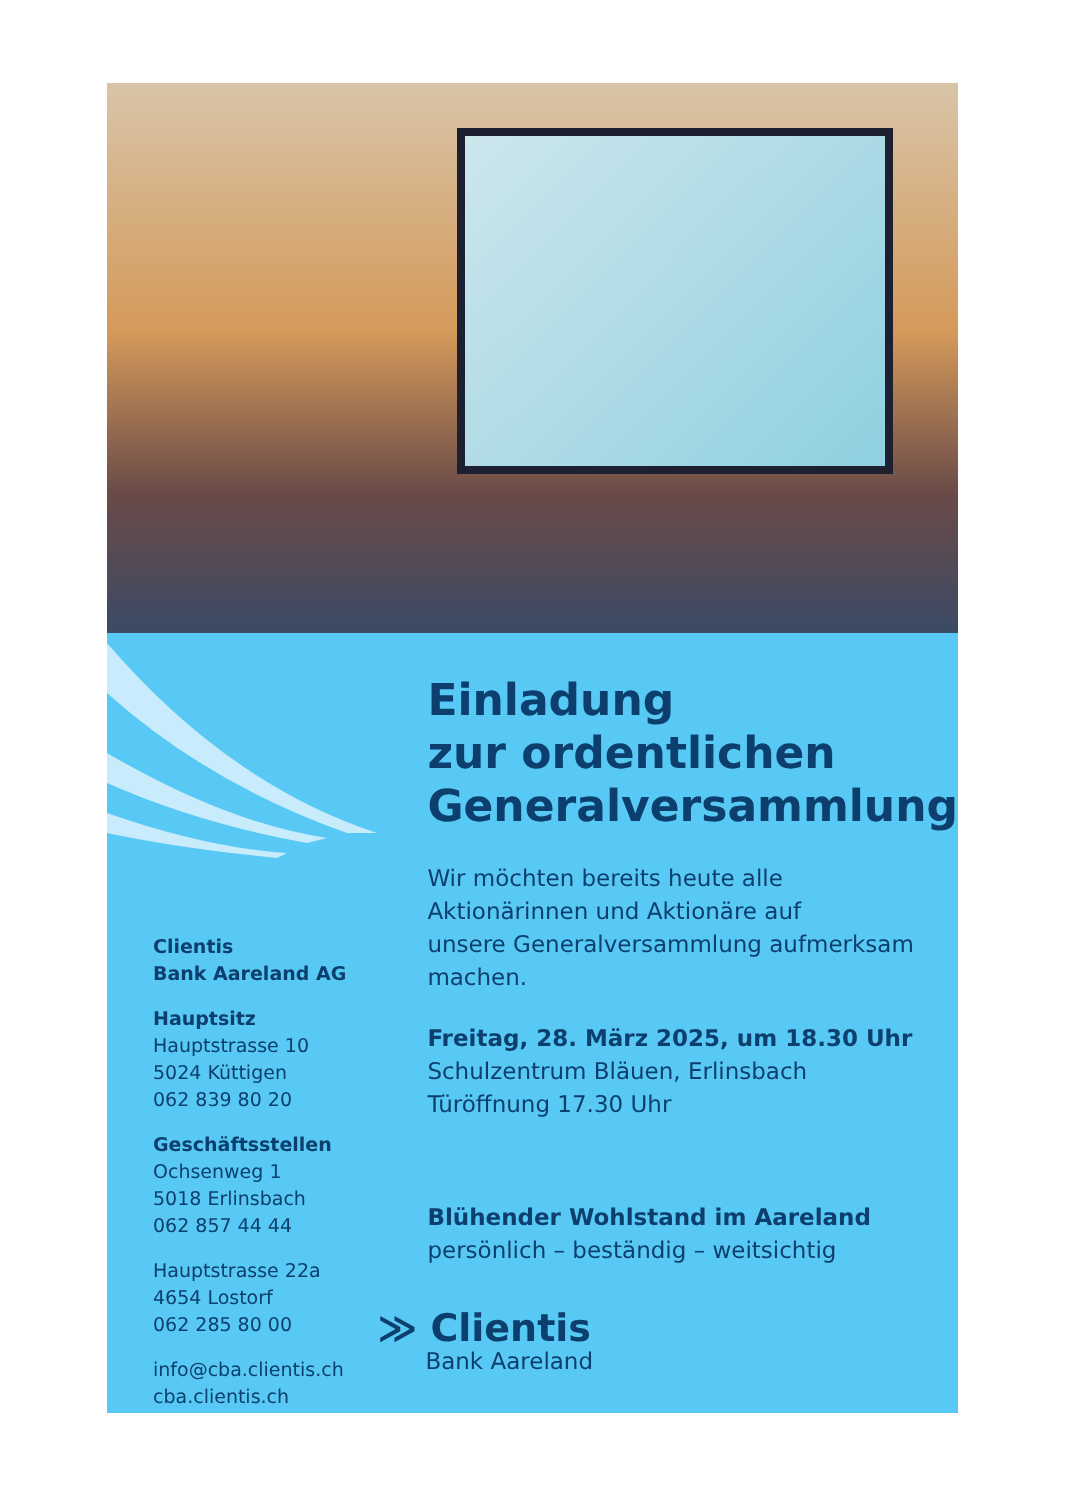Clientis
Bank Aareland AG
Hauptsitz
Hauptstrasse 10
5024 Küttigen
062 839 80 20
Geschäftsstellen
Ochsenweg 1
5018 Erlinsbach
062 857 44 44
Hauptstrasse 22a
4654 Lostorf
062 285 80 00
info@cba.clientis.ch
cba.clientis.ch
Einladung
zur ordentlichen
Generalversammlung
Wir möchten bereits heute alle
Aktionärinnen und Aktionäre auf
unsere Generalversammlung aufmerksam
machen.
Freitag, 28. März 2025, um 18.30 Uhr
Schulzentrum Bläuen, Erlinsbach
Türöffnung 17.30 Uhr
Blühender Wohlstand im Aareland
persönlich – beständig – weitsichtig
≫ Clientis
Bank Aareland